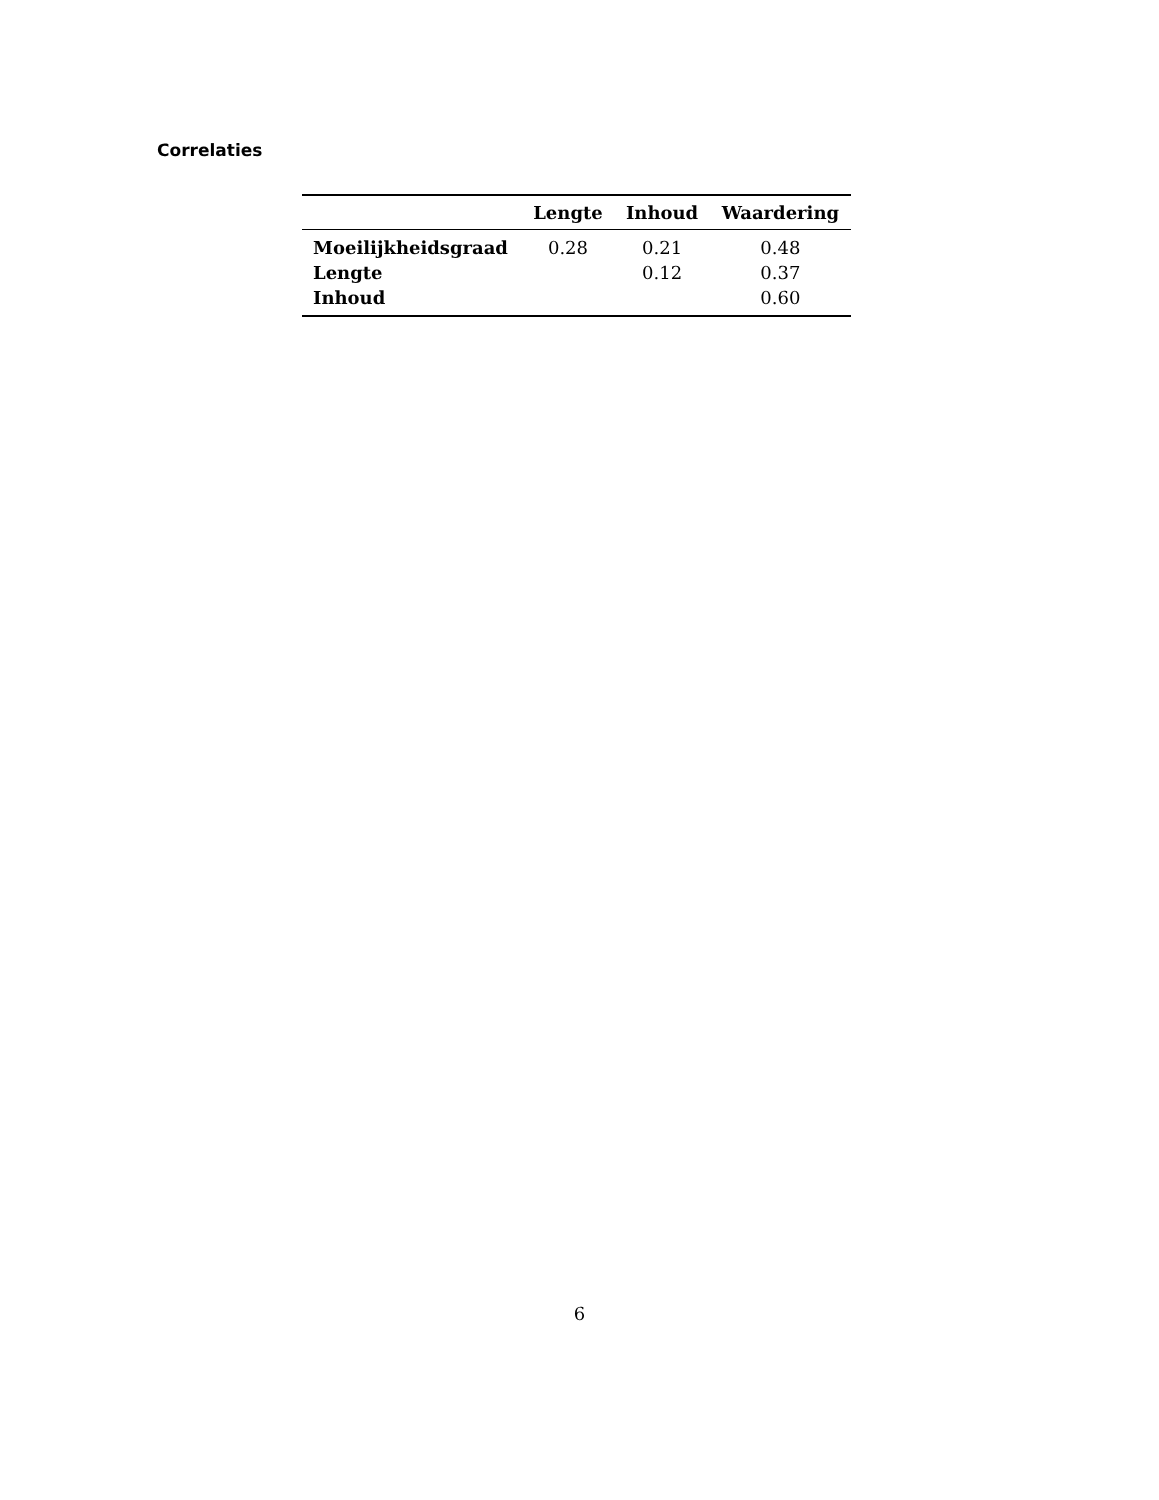Correlaties
| | Lengte | Inhoud | Waardering |
| --- | --- | --- | --- |
| Moeilijkheidsgraad | 0.28 | 0.21 | 0.48 |
| Lengte | | 0.12 | 0.37 |
| Inhoud | | | 0.60 |
6